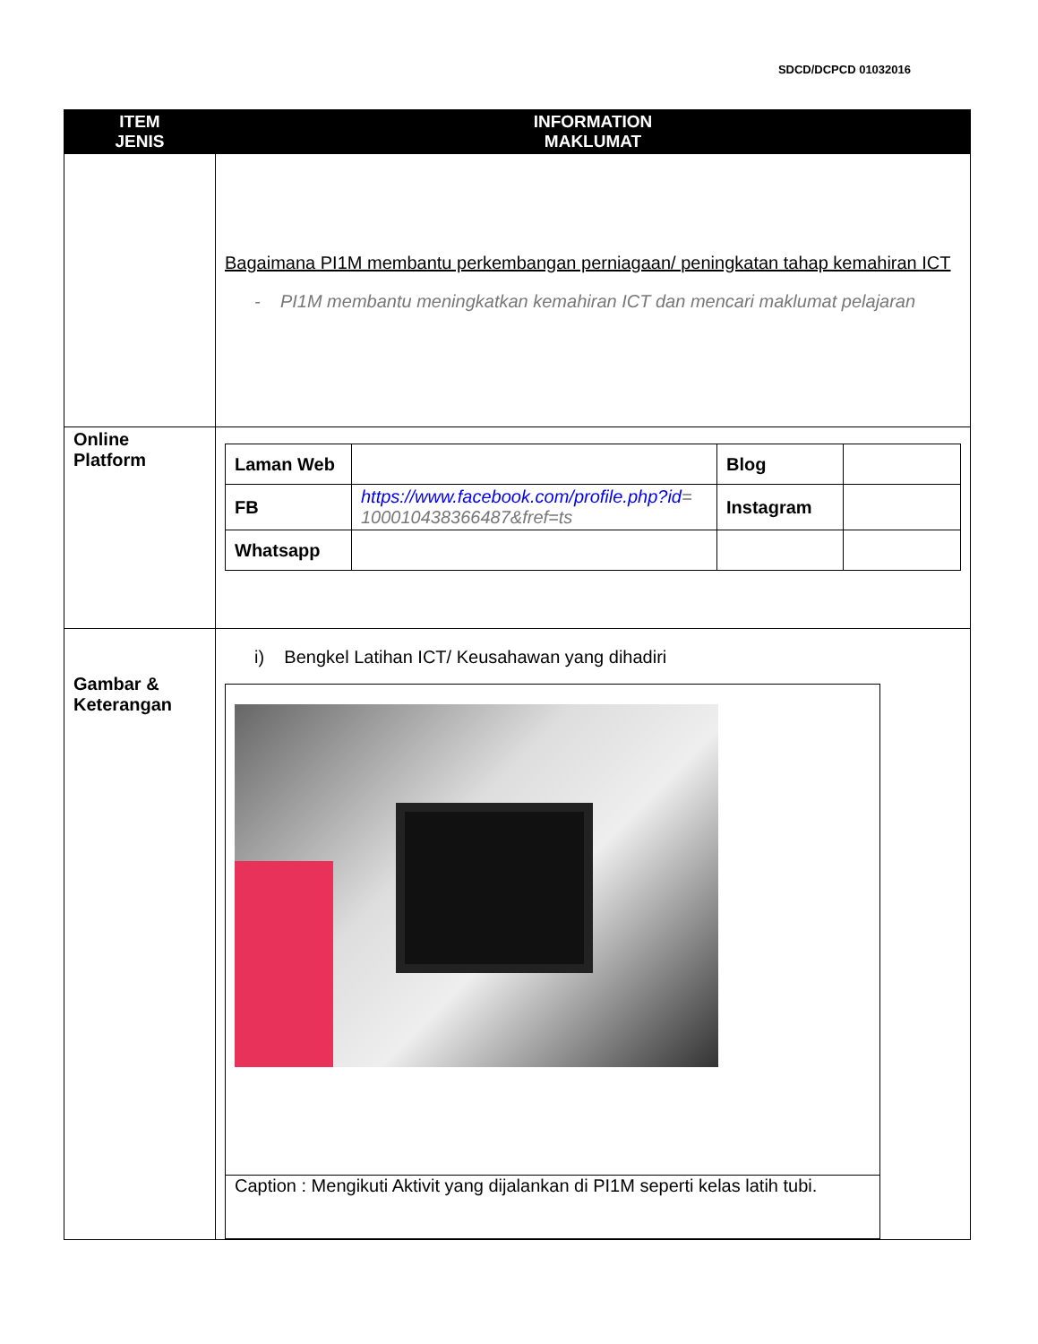SDCD/DCPCD 01032016
| ITEM JENIS | INFORMATION MAKLUMAT |
| --- | --- |
| | Bagaimana PI1M membantu perkembangan perniagaan/ peningkatan tahap kemahiran ICT - PI1M membantu meningkatkan kemahiran ICT dan mencari maklumat pelajaran |
| Online Platform | / Laman Web / / Blog / / / FB / https://www.facebook.com/profile.php?id = 100010438366487&fref=ts / Instagram / / / Whatsapp / / / / |
| Gambar & Keterangan | i) Bengkel Latihan ICT/ Keusahawan yang dihadiri Caption : Mengikuti Aktivit yang dijalankan di PI1M seperti kelas latih tubi. |